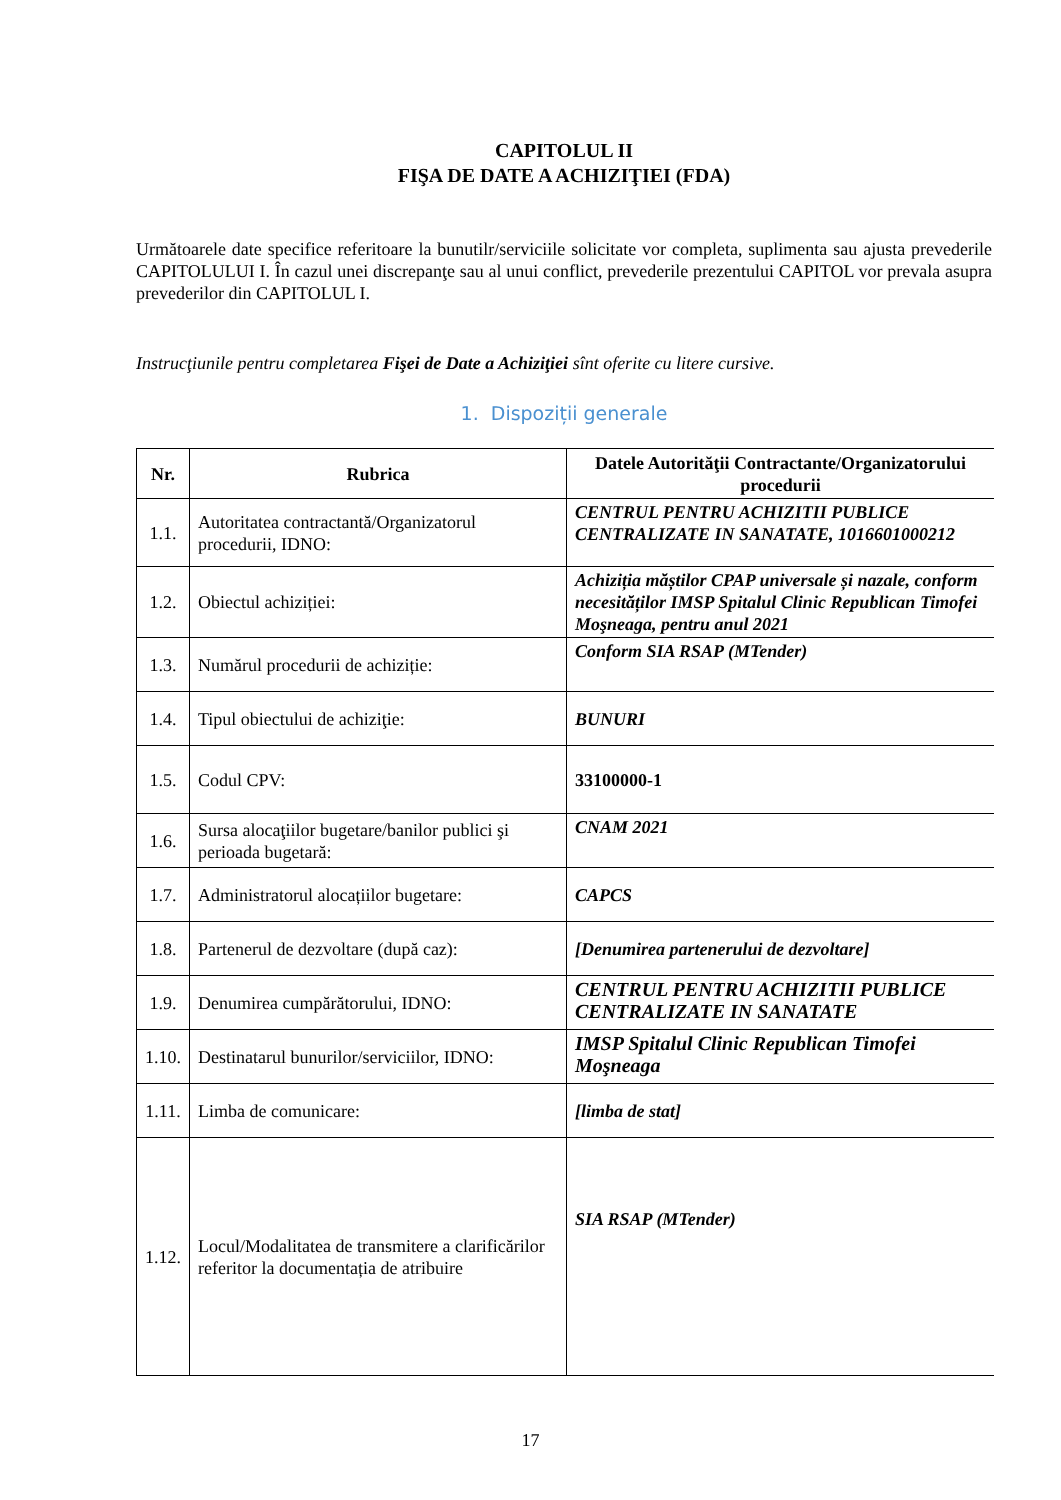CAPITOLUL II
FIŞA DE DATE A ACHIZIŢIEI (FDA)
Următoarele date specifice referitoare la bunutilr/serviciile solicitate vor completa, suplimenta sau ajusta prevederile CAPITOLULUI I. În cazul unei discrepanţe sau al unui conflict, prevederile prezentului CAPITOL vor prevala asupra prevederilor din CAPITOLUL I.
Instrucţiunile pentru completarea Fişei de Date a Achiziţiei sînt oferite cu litere cursive.
1. Dispoziții generale
| Nr. | Rubrica | Datele Autorităţii Contractante/Organizatorului procedurii |
| --- | --- | --- |
| 1.1. | Autoritatea contractantă/Organizatorul procedurii, IDNO: | CENTRUL PENTRU ACHIZITII PUBLICE CENTRALIZATE IN SANATATE, 1016601000212 |
| 1.2. | Obiectul achiziției: | Achiziția măștilor CPAP universale și nazale, conform necesităților IMSP Spitalul Clinic Republican Timofei Moşneaga, pentru anul 2021 |
| 1.3. | Numărul procedurii de achiziție: | Conform SIA RSAP (MTender) |
| 1.4. | Tipul obiectului de achiziţie: | BUNURI |
| 1.5. | Codul CPV: | 33100000-1 |
| 1.6. | Sursa alocaţiilor bugetare/banilor publici şi perioada bugetară: | CNAM 2021 |
| 1.7. | Administratorul alocațiilor bugetare: | CAPCS |
| 1.8. | Partenerul de dezvoltare (după caz): | [Denumirea partenerului de dezvoltare] |
| 1.9. | Denumirea cumpărătorului, IDNO: | CENTRUL PENTRU ACHIZITII PUBLICE CENTRALIZATE IN SANATATE |
| 1.10. | Destinatarul bunurilor/serviciilor, IDNO: | IMSP Spitalul Clinic Republican Timofei Moşneaga |
| 1.11. | Limba de comunicare: | [limba de stat] |
| 1.12. | Locul/Modalitatea de transmitere a clarificărilor referitor la documentația de atribuire | SIA RSAP (MTender) |
17